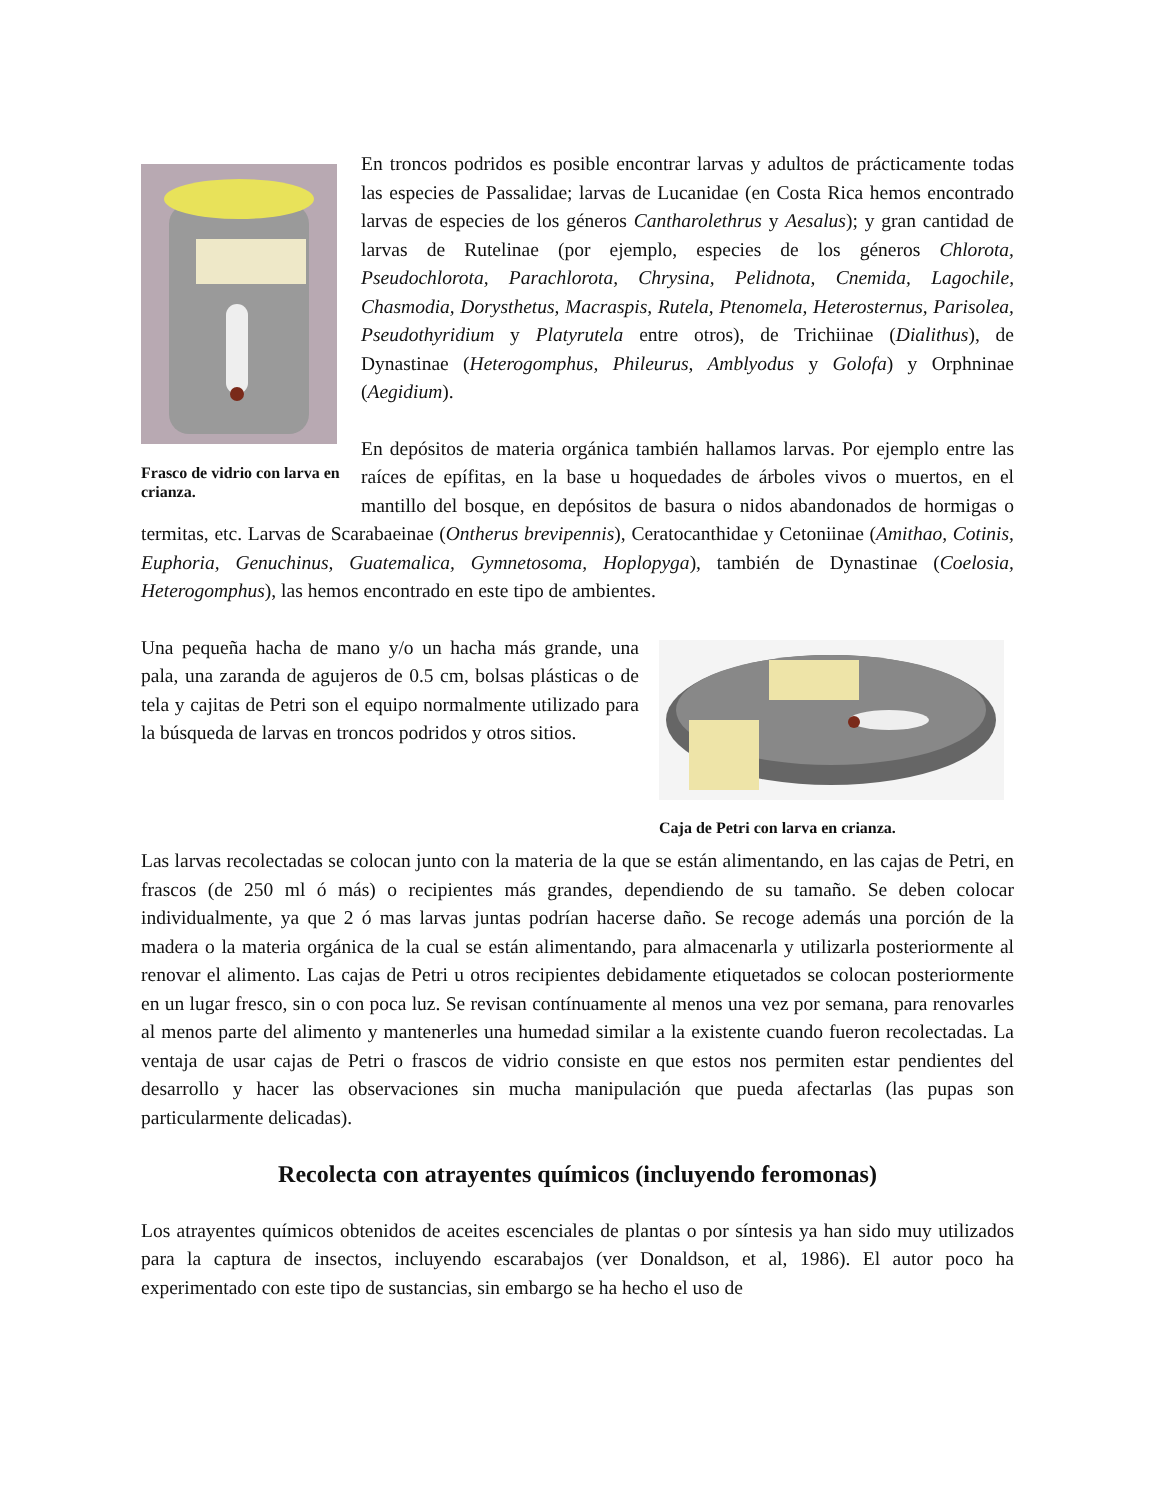Frasco de vidrio con larva en crianza.
En troncos podridos es posible encontrar larvas y adultos de prácticamente todas las especies de Passalidae; larvas de Lucanidae (en Costa Rica hemos encontrado larvas de especies de los géneros Cantharolethrus y Aesalus); y gran cantidad de larvas de Rutelinae (por ejemplo, especies de los géneros Chlorota, Pseudochlorota, Parachlorota, Chrysina, Pelidnota, Cnemida, Lagochile, Chasmodia, Dorysthetus, Macraspis, Rutela, Ptenomela, Heterosternus, Parisolea, Pseudothyridium y Platyrutela entre otros), de Trichiinae (Dialithus), de Dynastinae (Heterogomphus, Phileurus, Amblyodus y Golofa) y Orphninae (Aegidium).
En depósitos de materia orgánica también hallamos larvas. Por ejemplo entre las raíces de epífitas, en la base u hoquedades de árboles vivos o muertos, en el mantillo del bosque, en depósitos de basura o nidos abandonados de hormigas o termitas, etc. Larvas de Scarabaeinae (Ontherus brevipennis), Ceratocanthidae y Cetoniinae (Amithao, Cotinis, Euphoria, Genuchinus, Guatemalica, Gymnetosoma, Hoplopyga), también de Dynastinae (Coelosia, Heterogomphus), las hemos encontrado en este tipo de ambientes.
Caja de Petri con larva en crianza.
Una pequeña hacha de mano y/o un hacha más grande, una pala, una zaranda de agujeros de 0.5 cm, bolsas plásticas o de tela y cajitas de Petri son el equipo normalmente utilizado para la búsqueda de larvas en troncos podridos y otros sitios.
Las larvas recolectadas se colocan junto con la materia de la que se están alimentando, en las cajas de Petri, en frascos (de 250 ml ó más) o recipientes más grandes, dependiendo de su tamaño. Se deben colocar individualmente, ya que 2 ó mas larvas juntas podrían hacerse daño. Se recoge además una porción de la madera o la materia orgánica de la cual se están alimentando, para almacenarla y utilizarla posteriormente al renovar el alimento. Las cajas de Petri u otros recipientes debidamente etiquetados se colocan posteriormente en un lugar fresco, sin o con poca luz. Se revisan contínuamente al menos una vez por semana, para renovarles al menos parte del alimento y mantenerles una humedad similar a la existente cuando fueron recolectadas. La ventaja de usar cajas de Petri o frascos de vidrio consiste en que estos nos permiten estar pendientes del desarrollo y hacer las observaciones sin mucha manipulación que pueda afectarlas (las pupas son particularmente delicadas).
Recolecta con atrayentes químicos (incluyendo feromonas)
Los atrayentes químicos obtenidos de aceites escenciales de plantas o por síntesis ya han sido muy utilizados para la captura de insectos, incluyendo escarabajos (ver Donaldson, et al, 1986). El autor poco ha experimentado con este tipo de sustancias, sin embargo se ha hecho el uso de